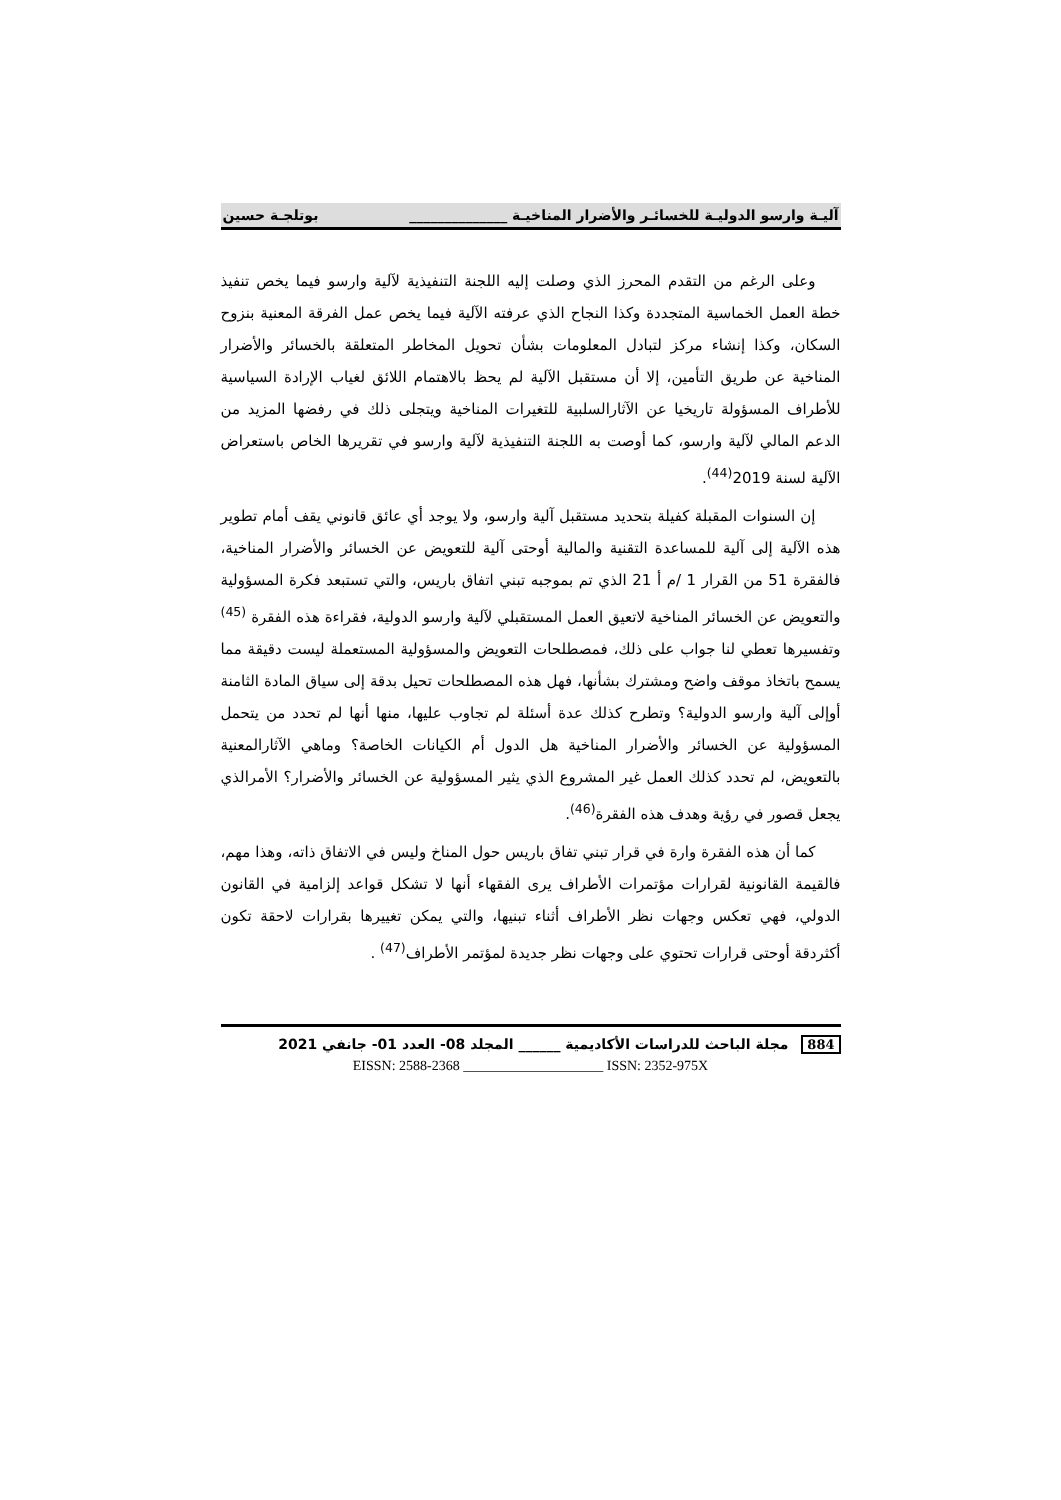آليـة وارسو الدوليـة للخسائـر والأضرار المناخيـة ______________ بوتلجـة حسين
وعلى الرغم من التقدم المحرز الذي وصلت إليه اللجنة التنفيذية لآلية وارسو فيما يخص تنفيذ خطة العمل الخماسية المتجددة وكذا النجاح الذي عرفته الآلية فيما يخص عمل الفرقة المعنية بنزوح السكان، وكذا إنشاء مركز لتبادل المعلومات بشأن تحويل المخاطر المتعلقة بالخسائر والأضرار المناخية عن طريق التأمين، إلا أن مستقبل الآلية لم يحظ بالاهتمام اللائق لغياب الإرادة السياسية للأطراف المسؤولة تاريخيا عن الآثارالسلبية للتغيرات المناخية ويتجلى ذلك في رفضها المزيد من الدعم المالي لآلية وارسو، كما أوصت به اللجنة التنفيذية لآلية وارسو في تقريرها الخاص باستعراض الآلية لسنة 2019<sup>(44)</sup>.
إن السنوات المقبلة كفيلة بتحديد مستقبل آلية وارسو، ولا يوجد أي عائق قانوني يقف أمام تطوير هذه الآلية إلى آلية للمساعدة التقنية والمالية أوحتى آلية للتعويض عن الخسائر والأضرار المناخية، فالفقرة 51 من القرار 1 /م أ 21 الذي تم بموجبه تبني اتفاق باريس، والتي تستبعد فكرة المسؤولية والتعويض عن الخسائر المناخية لاتعيق العمل المستقبلي لآلية وارسو الدولية، فقراءة هذه الفقرة <sup>(45)</sup> وتفسيرها تعطي لنا جواب على ذلك، فمصطلحات التعويض والمسؤولية المستعملة ليست دقيقة مما يسمح باتخاذ موقف واضح ومشترك بشأنها، فهل هذه المصطلحات تحيل بدقة إلى سياق المادة الثامنة أوإلى آلية وارسو الدولية؟ وتطرح كذلك عدة أسئلة لم تجاوب عليها، منها أنها لم تحدد من يتحمل المسؤولية عن الخسائر والأضرار المناخية هل الدول أم الكيانات الخاصة؟ وماهي الآثارالمعنية بالتعويض، لم تحدد كذلك العمل غير المشروع الذي يثير المسؤولية عن الخسائر والأضرار؟ الأمرالذي يجعل قصور في رؤية وهدف هذه الفقرة<sup>(46)</sup>.
كما أن هذه الفقرة وارة في قرار تبني تفاق باريس حول المناخ وليس في الاتفاق ذاته، وهذا مهم، فالقيمة القانونية لقرارات مؤتمرات الأطراف يرى الفقهاء أنها لا تشكل قواعد إلزامية في القانون الدولي، فهي تعكس وجهات نظر الأطراف أثناء تبنيها، والتي يمكن تغييرها بقرارات لاحقة تكون أكثردقة أوحتى قرارات تحتوي على وجهات نظر جديدة لمؤتمر الأطراف<sup>(47)</sup> .
884 مجلة الباحث للدراسات الأكاديمية ______ المجلد 08- العدد 01- جانفي 2021
EISSN: 2588-2368 ____________________ ISSN: 2352-975X